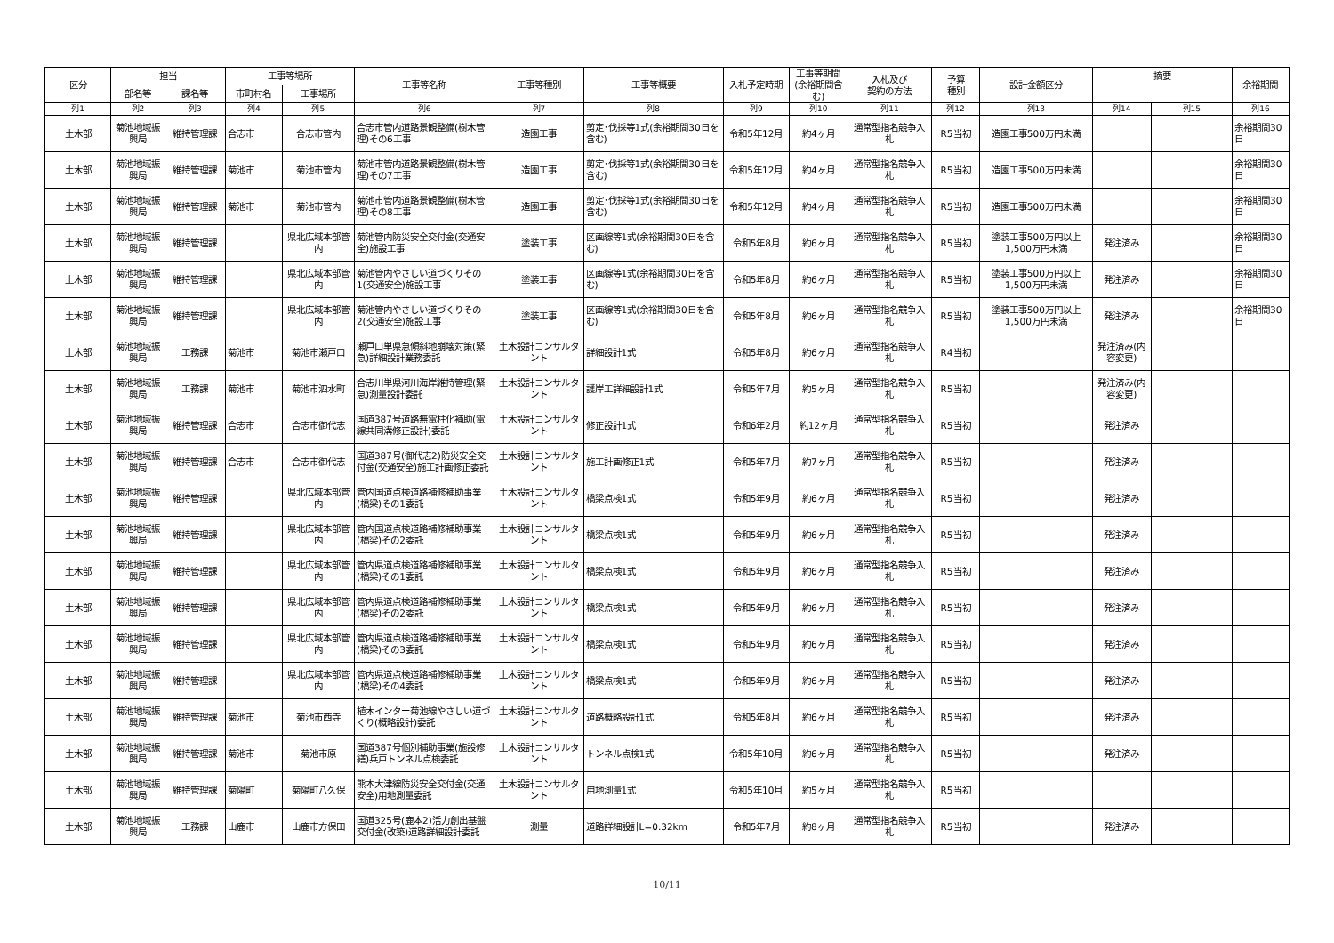| 区分 | 担当 | | 工事等場所 | | 工事等名称 | 工事等種別 | 工事等概要 | 入札予定時期 | 工事等期間(余裕期間含む) | 入札及び 契約の方法 | 予算 種別 | 設計金額区分 | 摘要 | | 余裕期間 |
| --- | --- | --- | --- | --- | --- | --- | --- | --- | --- | --- | --- | --- | --- | --- | --- |
| | 部名等 | 課名等 | 市町村名 | 工事場所 | | | | | | | | | | | |
| 列1 | 列2 | 列3 | 列4 | 列5 | 列6 | 列7 | 列8 | 列9 | 列10 | 列11 | 列12 | 列13 | 列14 | 列15 | 列16 |
| 土木部 | 菊池地域振興局 | 維持管理課 | 合志市 | 合志市管内 | 合志市管内道路景観整備(樹木管理)その6工事 | 造園工事 | 剪定･伐採等1式(余裕期間30日を含む) | 令和5年12月 | 約4ヶ月 | 通常型指名競争入札 | R5当初 | 造園工事500万円未満 | | | 余裕期間30日 |
| 土木部 | 菊池地域振興局 | 維持管理課 | 菊池市 | 菊池市管内 | 菊池市管内道路景観整備(樹木管理)その7工事 | 造園工事 | 剪定･伐採等1式(余裕期間30日を含む) | 令和5年12月 | 約4ヶ月 | 通常型指名競争入札 | R5当初 | 造園工事500万円未満 | | | 余裕期間30日 |
| 土木部 | 菊池地域振興局 | 維持管理課 | 菊池市 | 菊池市管内 | 菊池市管内道路景観整備(樹木管理)その8工事 | 造園工事 | 剪定･伐採等1式(余裕期間30日を含む) | 令和5年12月 | 約4ヶ月 | 通常型指名競争入札 | R5当初 | 造園工事500万円未満 | | | 余裕期間30日 |
| 土木部 | 菊池地域振興局 | 維持管理課 | | 県北広域本部管内 | 菊池管内防災安全交付金(交通安全)施設工事 | 塗装工事 | 区画線等1式(余裕期間30日を含む) | 令和5年8月 | 約6ヶ月 | 通常型指名競争入札 | R5当初 | 塗装工事500万円以上1,500万円未満 | 発注済み | | 余裕期間30日 |
| 土木部 | 菊池地域振興局 | 維持管理課 | | 県北広域本部管内 | 菊池管内やさしい道づくりその1(交通安全)施設工事 | 塗装工事 | 区画線等1式(余裕期間30日を含む) | 令和5年8月 | 約6ヶ月 | 通常型指名競争入札 | R5当初 | 塗装工事500万円以上1,500万円未満 | 発注済み | | 余裕期間30日 |
| 土木部 | 菊池地域振興局 | 維持管理課 | | 県北広域本部管内 | 菊池管内やさしい道づくりその2(交通安全)施設工事 | 塗装工事 | 区画線等1式(余裕期間30日を含む) | 令和5年8月 | 約6ヶ月 | 通常型指名競争入札 | R5当初 | 塗装工事500万円以上1,500万円未満 | 発注済み | | 余裕期間30日 |
| 土木部 | 菊池地域振興局 | 工務課 | 菊池市 | 菊池市瀬戸口 | 瀬戸口単県急傾斜地崩壊対策(緊急)詳細設計業務委託 | 土木設計コンサルタント | 詳細設計1式 | 令和5年8月 | 約6ヶ月 | 通常型指名競争入札 | R4当初 | | 発注済み(内容変更) | | |
| 土木部 | 菊池地域振興局 | 工務課 | 菊池市 | 菊池市泗水町 | 合志川単県河川海岸維持管理(緊急)測量設計委託 | 土木設計コンサルタント | 護岸工詳細設計1式 | 令和5年7月 | 約5ヶ月 | 通常型指名競争入札 | R5当初 | | 発注済み(内容変更) | | |
| 土木部 | 菊池地域振興局 | 維持管理課 | 合志市 | 合志市御代志 | 国道387号道路無電柱化補助(電線共同溝修正設計)委託 | 土木設計コンサルタント | 修正設計1式 | 令和6年2月 | 約12ヶ月 | 通常型指名競争入札 | R5当初 | | 発注済み | | |
| 土木部 | 菊池地域振興局 | 維持管理課 | 合志市 | 合志市御代志 | 国道387号(御代志2)防災安全交付金(交通安全)施工計画修正委託 | 土木設計コンサルタント | 施工計画修正1式 | 令和5年7月 | 約7ヶ月 | 通常型指名競争入札 | R5当初 | | 発注済み | | |
| 土木部 | 菊池地域振興局 | 維持管理課 | | 県北広域本部管内 | 管内国道点検道路補修補助事業(橋梁)その1委託 | 土木設計コンサルタント | 橋梁点検1式 | 令和5年9月 | 約6ヶ月 | 通常型指名競争入札 | R5当初 | | 発注済み | | |
| 土木部 | 菊池地域振興局 | 維持管理課 | | 県北広域本部管内 | 管内国道点検道路補修補助事業(橋梁)その2委託 | 土木設計コンサルタント | 橋梁点検1式 | 令和5年9月 | 約6ヶ月 | 通常型指名競争入札 | R5当初 | | 発注済み | | |
| 土木部 | 菊池地域振興局 | 維持管理課 | | 県北広域本部管内 | 管内県道点検道路補修補助事業(橋梁)その1委託 | 土木設計コンサルタント | 橋梁点検1式 | 令和5年9月 | 約6ヶ月 | 通常型指名競争入札 | R5当初 | | 発注済み | | |
| 土木部 | 菊池地域振興局 | 維持管理課 | | 県北広域本部管内 | 管内県道点検道路補修補助事業(橋梁)その2委託 | 土木設計コンサルタント | 橋梁点検1式 | 令和5年9月 | 約6ヶ月 | 通常型指名競争入札 | R5当初 | | 発注済み | | |
| 土木部 | 菊池地域振興局 | 維持管理課 | | 県北広域本部管内 | 管内県道点検道路補修補助事業(橋梁)その3委託 | 土木設計コンサルタント | 橋梁点検1式 | 令和5年9月 | 約6ヶ月 | 通常型指名競争入札 | R5当初 | | 発注済み | | |
| 土木部 | 菊池地域振興局 | 維持管理課 | | 県北広域本部管内 | 管内県道点検道路補修補助事業(橋梁)その4委託 | 土木設計コンサルタント | 橋梁点検1式 | 令和5年9月 | 約6ヶ月 | 通常型指名競争入札 | R5当初 | | 発注済み | | |
| 土木部 | 菊池地域振興局 | 維持管理課 | 菊池市 | 菊池市西寺 | 植木インター菊池線やさしい道づくり(概略設計)委託 | 土木設計コンサルタント | 道路概略設計1式 | 令和5年8月 | 約6ヶ月 | 通常型指名競争入札 | R5当初 | | 発注済み | | |
| 土木部 | 菊池地域振興局 | 維持管理課 | 菊池市 | 菊池市原 | 国道387号個別補助事業(施設修繕)兵戸トンネル点検委託 | 土木設計コンサルタント | トンネル点検1式 | 令和5年10月 | 約6ヶ月 | 通常型指名競争入札 | R5当初 | | 発注済み | | |
| 土木部 | 菊池地域振興局 | 維持管理課 | 菊陽町 | 菊陽町八久保 | 熊本大津線防災安全交付金(交通安全)用地測量委託 | 土木設計コンサルタント | 用地測量1式 | 令和5年10月 | 約5ヶ月 | 通常型指名競争入札 | R5当初 | | | | |
| 土木部 | 菊池地域振興局 | 工務課 | 山鹿市 | 山鹿市方保田 | 国道325号(鹿本2)活力創出基盤交付金(改築)道路詳細設計委託 | 測量 | 道路詳細設計L=0.32km | 令和5年7月 | 約8ヶ月 | 通常型指名競争入札 | R5当初 | | 発注済み | | |
10/11